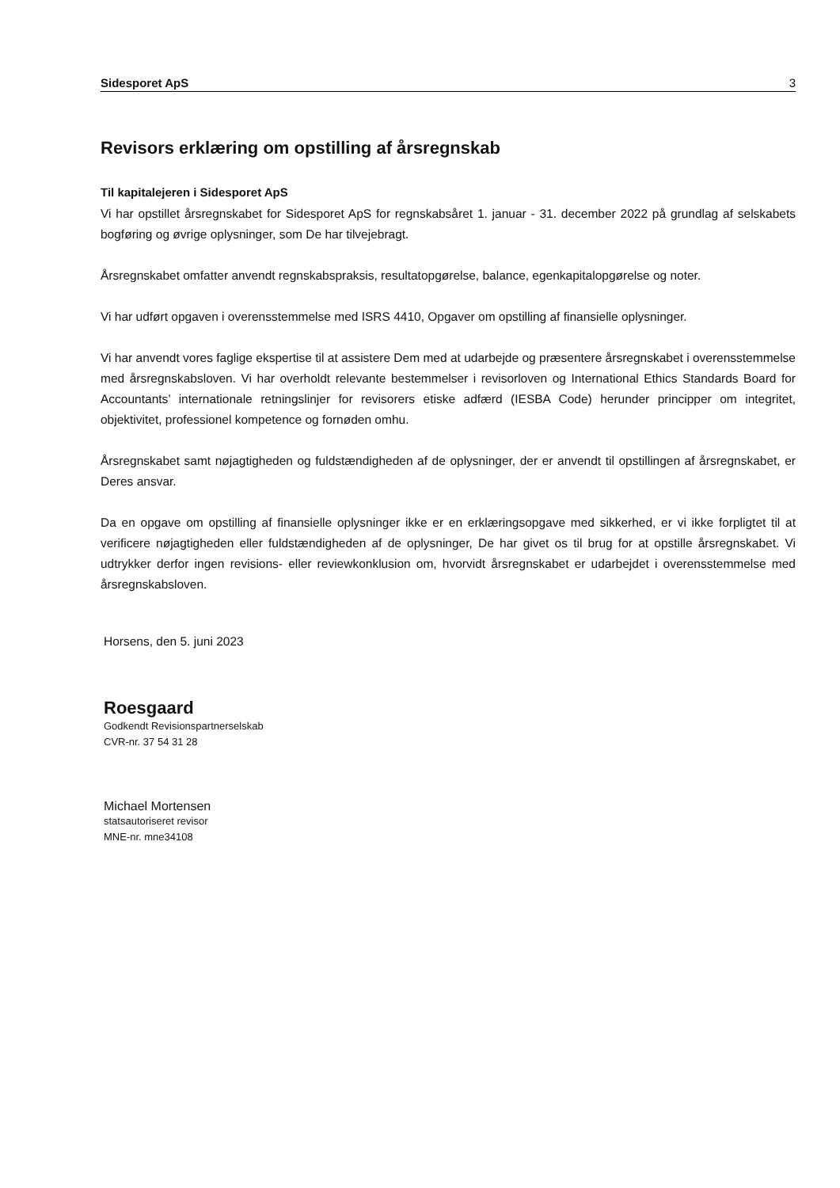Sidesporet ApS 3
Revisors erklæring om opstilling af årsregnskab
Til kapitalejeren i Sidesporet ApS
Vi har opstillet årsregnskabet for Sidesporet ApS for regnskabsåret 1. januar - 31. december 2022 på grundlag af selskabets bogføring og øvrige oplysninger, som De har tilvejebragt.
Årsregnskabet omfatter anvendt regnskabspraksis, resultatopgørelse, balance, egenkapitalopgørelse og noter.
Vi har udført opgaven i overensstemmelse med ISRS 4410, Opgaver om opstilling af finansielle oplysninger.
Vi har anvendt vores faglige ekspertise til at assistere Dem med at udarbejde og præsentere årsregnskabet i overensstemmelse med årsregnskabsloven. Vi har overholdt relevante bestemmelser i revisorloven og International Ethics Standards Board for Accountants’ internationale retningslinjer for revisorers etiske adfærd (IESBA Code) herunder principper om integritet, objektivitet, professionel kompetence og fornøden omhu.
Årsregnskabet samt nøjagtigheden og fuldstændigheden af de oplysninger, der er anvendt til opstillingen af årsregnskabet, er Deres ansvar.
Da en opgave om opstilling af finansielle oplysninger ikke er en erklæringsopgave med sikkerhed, er vi ikke forpligtet til at verificere nøjagtigheden eller fuldstændigheden af de oplysninger, De har givet os til brug for at opstille årsregnskabet. Vi udtrykker derfor ingen revisions- eller reviewkonklusion om, hvorvidt årsregnskabet er udarbejdet i overensstemmelse med årsregnskabsloven.
Horsens, den 5. juni 2023
Roesgaard
Godkendt Revisionspartnerselskab
CVR-nr. 37 54 31 28
Michael Mortensen
statsautoriseret revisor
MNE-nr. mne34108